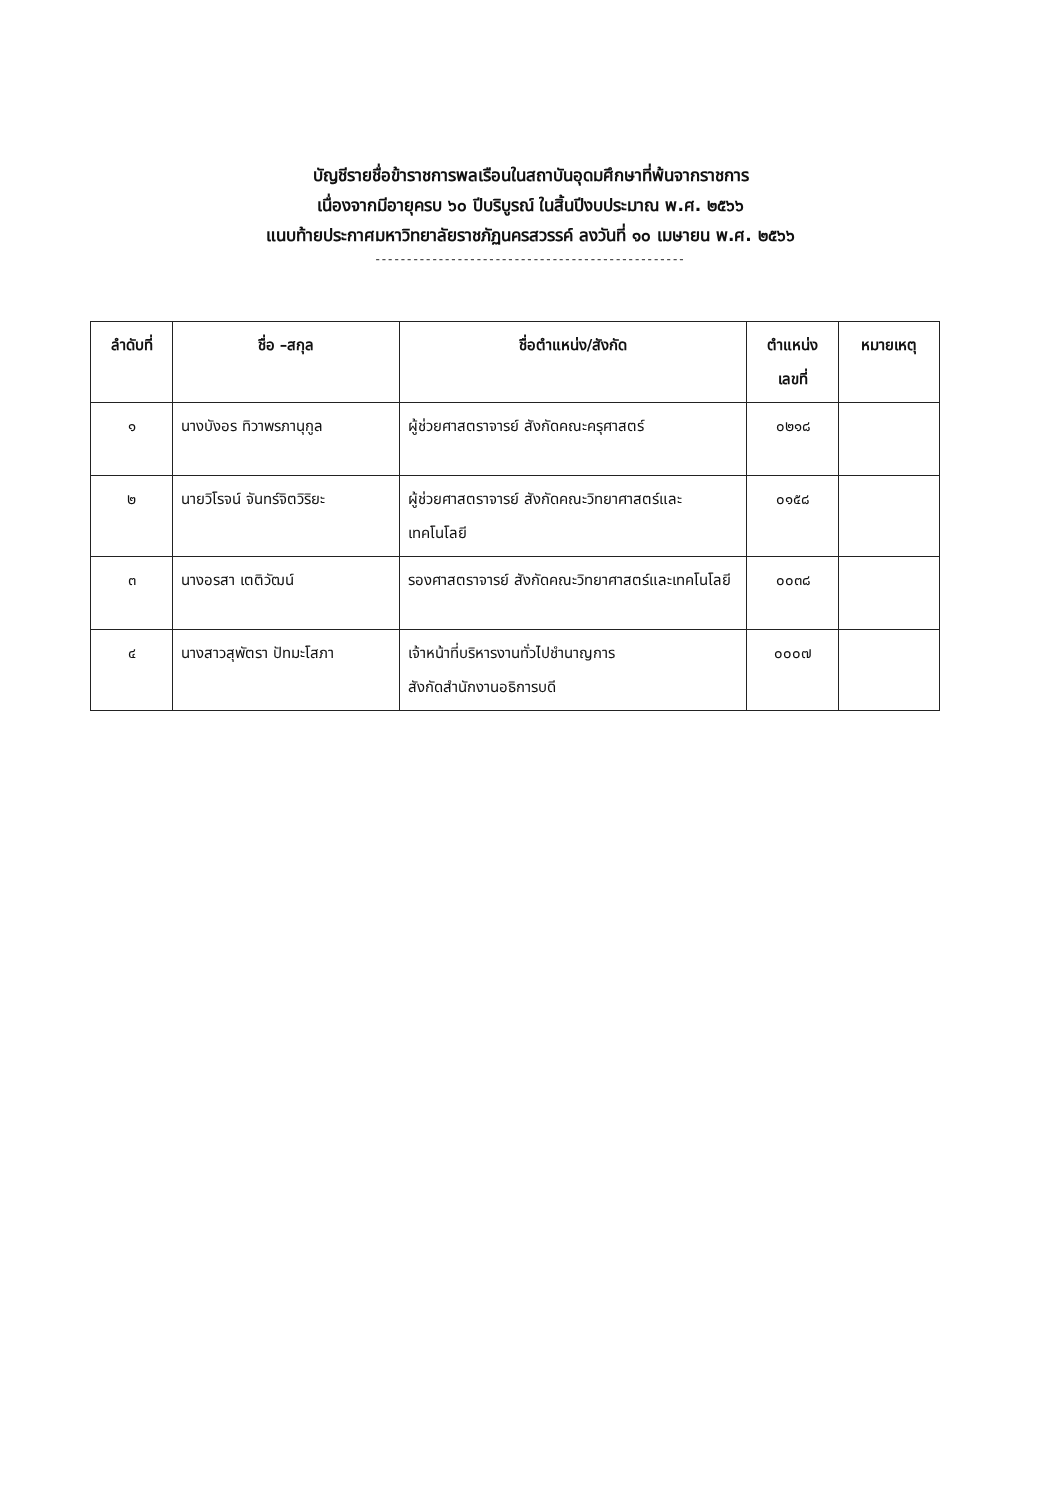บัญชีรายชื่อข้าราชการพลเรือนในสถาบันอุดมศึกษาที่พ้นจากราชการ
เนื่องจากมีอายุครบ ๖๐ ปีบริบูรณ์ ในสิ้นปีงบประมาณ พ.ศ. ๒๕๖๖
แนบท้ายประกาศมหาวิทยาลัยราชภัฏนครสวรรค์ ลงวันที่ ๑๐ เมษายน พ.ศ. ๒๕๖๖
-------------------------------------------------
| ลำดับที่ | ชื่อ –สกุล | ชื่อตำแหน่ง/สังกัด | ตำแหน่ง เลขที่ | หมายเหตุ |
| --- | --- | --- | --- | --- |
| ๑ | นางบังอร ทิวาพรภานุกูล | ผู้ช่วยศาสตราจารย์ สังกัดคณะครุศาสตร์ | ๐๒๑๘ | |
| ๒ | นายวิโรจน์ จันทร์จิตวิริยะ | ผู้ช่วยศาสตราจารย์ สังกัดคณะวิทยาศาสตร์และเทคโนโลยี | ๐๑๕๘ | |
| ๓ | นางอรสา เตติวัฒน์ | รองศาสตราจารย์ สังกัดคณะวิทยาศาสตร์และเทคโนโลยี | ๐๐๓๘ | |
| ๔ | นางสาวสุพัตรา ปัทมะโสภา | เจ้าหน้าที่บริหารงานทั่วไปชำนาญการ สังกัดสำนักงานอธิการบดี | ๐๐๐๗ | |